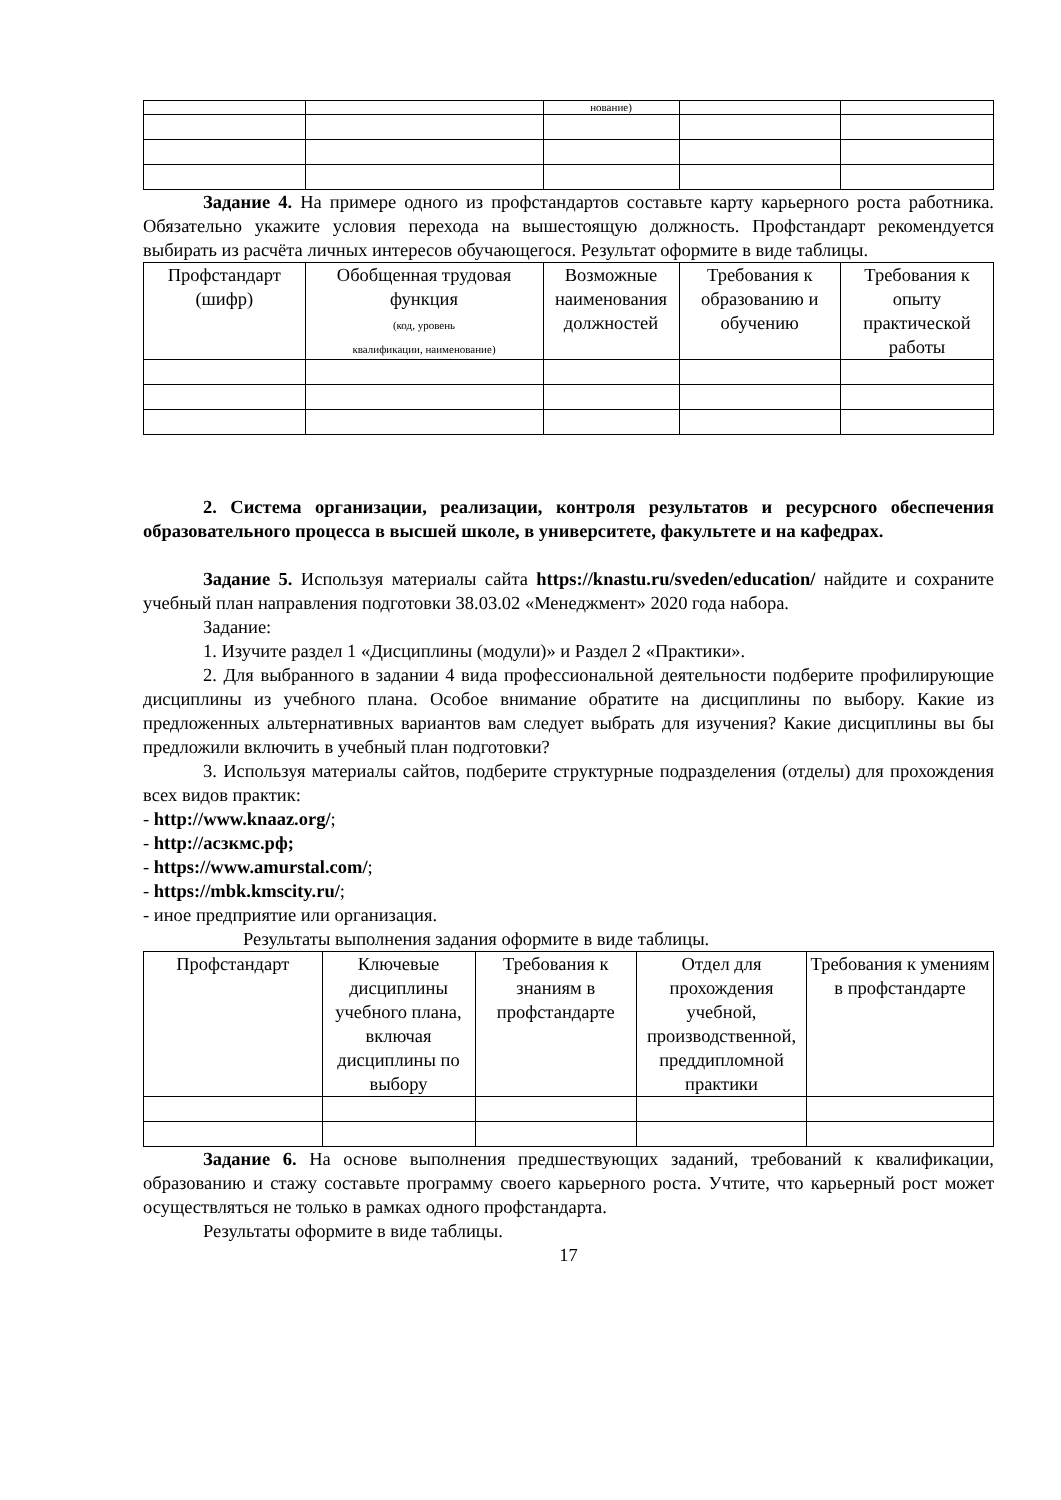| | | нование) | | |
Задание 4. На примере одного из профстандартов составьте карту карьерного роста работника. Обязательно укажите условия перехода на вышестоящую должность. Профстандарт рекомендуется выбирать из расчёта личных интересов обучающегося. Результат оформите в виде таблицы.
| Профстандарт (шифр) | Обобщенная трудовая функция (код, уровень квалификации, наименование) | Возможные наименования должностей | Требования к образованию и обучению | Требования к опыту практической работы |
| --- | --- | --- | --- | --- |
2. Система организации, реализации, контроля результатов и ресурсного обеспечения образовательного процесса в высшей школе, в университете, факультете и на кафедрах.
Задание 5. Используя материалы сайта https://knastu.ru/sveden/education/ найдите и сохраните учебный план направления подготовки 38.03.02 «Менеджмент» 2020 года набора.
Задание:
1. Изучите раздел 1 «Дисциплины (модули)» и Раздел 2 «Практики».
2. Для выбранного в задании 4 вида профессиональной деятельности подберите профилирующие дисциплины из учебного плана. Особое внимание обратите на дисциплины по выбору. Какие из предложенных альтернативных вариантов вам следует выбрать для изучения? Какие дисциплины вы бы предложили включить в учебный план подготовки?
3. Используя материалы сайтов, подберите структурные подразделения (отделы) для прохождения всех видов практик:
- http://www.knaaz.org/;
- http://асзкмс.рф;
- https://www.amurstal.com/;
- https://mbk.kmscity.ru/;
- иное предприятие или организация.
Результаты выполнения задания оформите в виде таблицы.
| Профстандарт | Ключевые дисциплины учебного плана, включая дисциплины по выбору | Требования к знаниям в профстандарте | Отдел для прохождения учебной, производственной, преддипломной практики | Требования к умениям в профстандарте |
| --- | --- | --- | --- | --- |
Задание 6. На основе выполнения предшествующих заданий, требований к квалификации, образованию и стажу составьте программу своего карьерного роста. Учтите, что карьерный рост может осуществляться не только в рамках одного профстандарта.
Результаты оформите в виде таблицы.
17